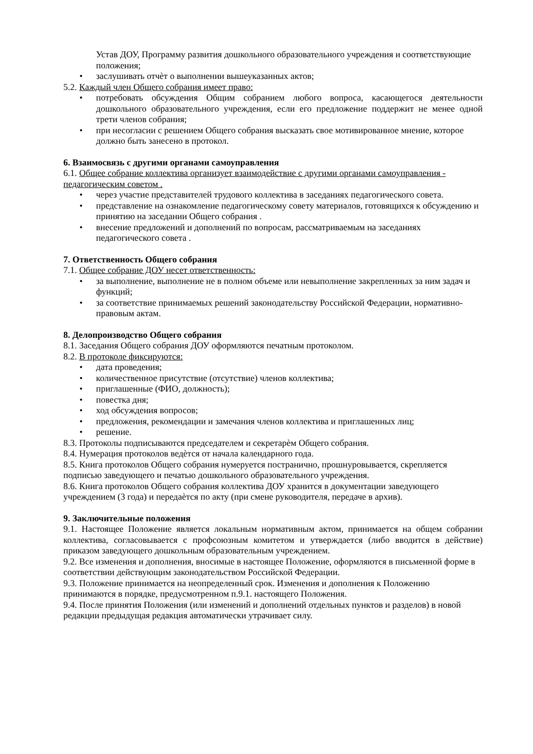Устав ДОУ, Программу развития дошкольного образовательного учреждения и соответствующие положения;
• заслушивать отчѐт о выполнении вышеуказанных актов;
5.2. Каждый член Общего собрания имеет право:
• потребовать обсуждения Общим собранием любого вопроса, касающегося деятельности дошкольного образовательного учреждения, если его предложение поддержит не менее одной трети членов собрания;
• при несогласии с решением Общего собрания высказать свое мотивированное мнение, которое должно быть занесено в протокол.
6. Взаимосвязь с другими органами самоуправления
6.1. Общее собрание коллектива организует взаимодействие с другими органами самоуправления - педагогическим советом .
• через участие представителей трудового коллектива в заседаниях педагогического совета.
• представление на ознакомление педагогическому совету материалов, готовящихся к обсуждению и принятию на заседании Общего собрания .
• внесение предложений и дополнений по вопросам, рассматриваемым на заседаниях педагогического совета .
7. Ответственность Общего собрания
7.1. Общее собрание ДОУ несет ответственность:
• за выполнение, выполнение не в полном объеме или невыполнение закрепленных за ним задач и функций;
• за соответствие принимаемых решений законодательству Российской Федерации, нормативно-правовым актам.
8. Делопроизводство Общего собрания
8.1. Заседания Общего собрания ДОУ оформляются печатным протоколом.
8.2. В протоколе фиксируются:
• дата проведения;
• количественное присутствие (отсутствие) членов коллектива;
• приглашенные (ФИО, должность);
• повестка дня;
• ход обсуждения вопросов;
• предложения, рекомендации и замечания членов коллектива и приглашенных лиц;
• решение.
8.3. Протоколы подписываются председателем и секретарѐм Общего собрания.
8.4. Нумерация протоколов ведѐтся от начала календарного года.
8.5. Книга протоколов Общего собрания нумеруется постранично, прошнуровывается, скрепляется подписью заведующего и печатью дошкольного образовательного учреждения.
8.6. Книга протоколов Общего собрания коллектива ДОУ хранится в документации заведующего учреждением (3 года) и передаѐтся по акту (при смене руководителя, передаче в архив).
9. Заключительные положения
9.1. Настоящее Положение является локальным нормативным актом, принимается на общем собрании коллектива, согласовывается с профсоюзным комитетом и утверждается (либо вводится в действие) приказом заведующего дошкольным образовательным учреждением.
9.2. Все изменения и дополнения, вносимые в настоящее Положение, оформляются в письменной форме в соответствии действующим законодательством Российской Федерации.
9.3. Положение принимается на неопределенный срок. Изменения и дополнения к Положению принимаются в порядке, предусмотренном п.9.1. настоящего Положения.
9.4. После принятия Положения (или изменений и дополнений отдельных пунктов и разделов) в новой редакции предыдущая редакция автоматически утрачивает силу.